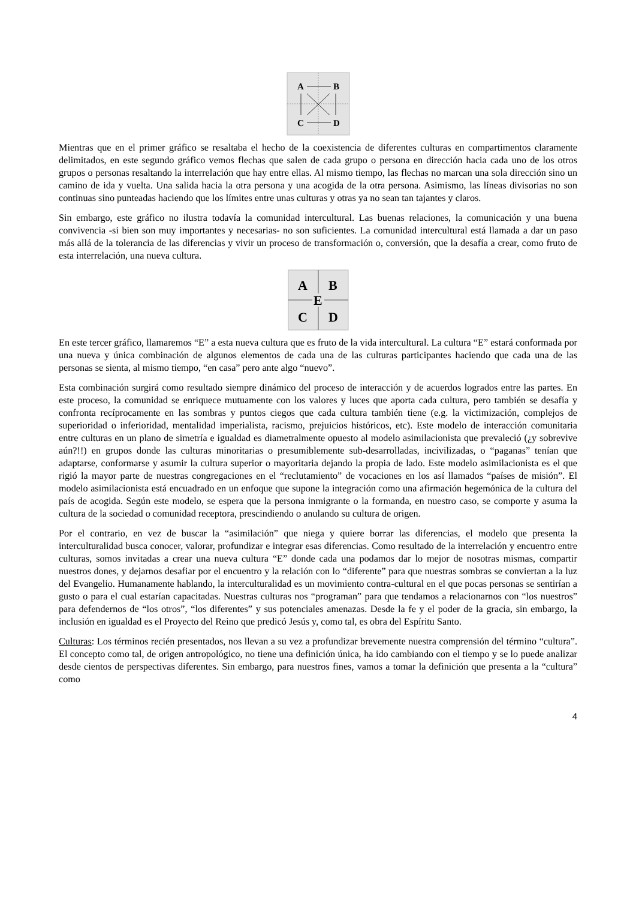A
B
C
D
Mientras que en el primer gráfico se resaltaba el hecho de la coexistencia de diferentes culturas en compartimentos claramente delimitados, en este segundo gráfico vemos flechas que salen de cada grupo o persona en dirección hacia cada uno de los otros grupos o personas resaltando la interrelación que hay entre ellas. Al mismo tiempo, las flechas no marcan una sola dirección sino un camino de ida y vuelta. Una salida hacia la otra persona y una acogida de la otra persona. Asimismo, las líneas divisorias no son continuas sino punteadas haciendo que los límites entre unas culturas y otras ya no sean tan tajantes y claros.
Sin embargo, este gráfico no ilustra todavía la comunidad intercultural. Las buenas relaciones, la comunicación y una buena convivencia -si bien son muy importantes y necesarias- no son suficientes. La comunidad intercultural está llamada a dar un paso más allá de la tolerancia de las diferencias y vivir un proceso de transformación o, conversión, que la desafía a crear, como fruto de esta interrelación, una nueva cultura.
A
B
E
C
D
En este tercer gráfico, llamaremos “E” a esta nueva cultura que es fruto de la vida intercultural. La cultura “E” estará conformada por una nueva y única combinación de algunos elementos de cada una de las culturas participantes haciendo que cada una de las personas se sienta, al mismo tiempo, “en casa” pero ante algo “nuevo”.
Esta combinación surgirá como resultado siempre dinámico del proceso de interacción y de acuerdos logrados entre las partes. En este proceso, la comunidad se enriquece mutuamente con los valores y luces que aporta cada cultura, pero también se desafía y confronta recíprocamente en las sombras y puntos ciegos que cada cultura también tiene (e.g. la victimización, complejos de superioridad o inferioridad, mentalidad imperialista, racismo, prejuicios históricos, etc). Este modelo de interacción comunitaria entre culturas en un plano de simetría e igualdad es diametralmente opuesto al modelo asimilacionista que prevaleció (¿y sobrevive aún?!!) en grupos donde las culturas minoritarias o presumiblemente sub-desarrolladas, incivilizadas, o “paganas” tenían que adaptarse, conformarse y asumir la cultura superior o mayoritaria dejando la propia de lado. Este modelo asimilacionista es el que rigió la mayor parte de nuestras congregaciones en el “reclutamiento” de vocaciones en los así llamados “países de misión”. El modelo asimilacionista está encuadrado en un enfoque que supone la integración como una afirmación hegemónica de la cultura del país de acogida. Según este modelo, se espera que la persona inmigrante o la formanda, en nuestro caso, se comporte y asuma la cultura de la sociedad o comunidad receptora, prescindiendo o anulando su cultura de origen.
Por el contrario, en vez de buscar la “asimilación” que niega y quiere borrar las diferencias, el modelo que presenta la interculturalidad busca conocer, valorar, profundizar e integrar esas diferencias. Como resultado de la interrelación y encuentro entre culturas, somos invitadas a crear una nueva cultura “E” donde cada una podamos dar lo mejor de nosotras mismas, compartir nuestros dones, y dejarnos desafiar por el encuentro y la relación con lo “diferente” para que nuestras sombras se conviertan a la luz del Evangelio. Humanamente hablando, la interculturalidad es un movimiento contra-cultural en el que pocas personas se sentirían a gusto o para el cual estarían capacitadas. Nuestras culturas nos “programan” para que tendamos a relacionarnos con “los nuestros” para defendernos de “los otros”, “los diferentes” y sus potenciales amenazas. Desde la fe y el poder de la gracia, sin embargo, la inclusión en igualdad es el Proyecto del Reino que predicó Jesús y, como tal, es obra del Espíritu Santo.
Culturas: Los términos recién presentados, nos llevan a su vez a profundizar brevemente nuestra comprensión del término “cultura”. El concepto como tal, de origen antropológico, no tiene una definición única, ha ido cambiando con el tiempo y se lo puede analizar desde cientos de perspectivas diferentes. Sin embargo, para nuestros fines, vamos a tomar la definición que presenta a la “cultura” como
4